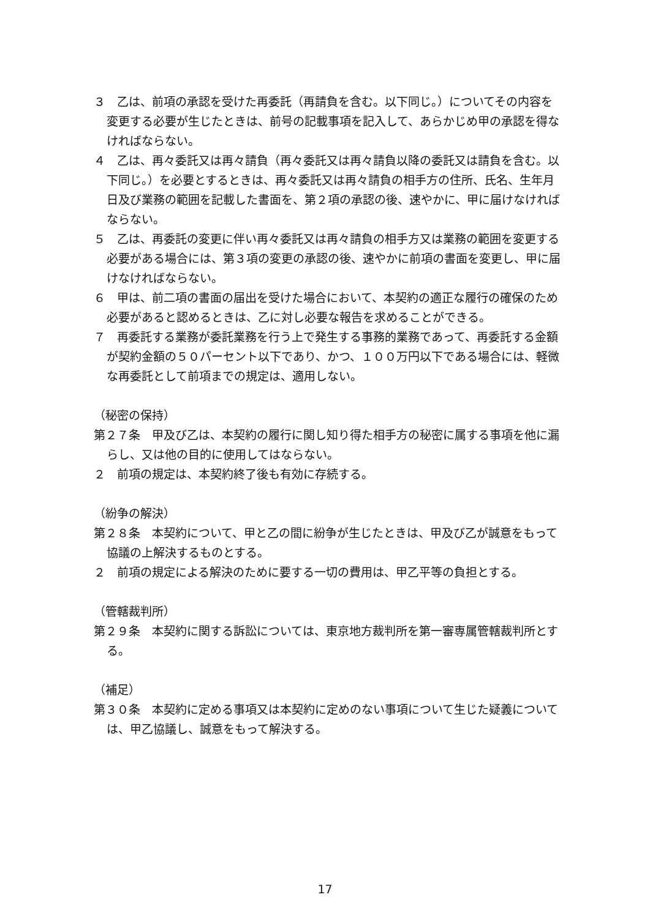３　乙は、前項の承認を受けた再委託（再請負を含む。以下同じ。）についてその内容を変更する必要が生じたときは、前号の記載事項を記入して、あらかじめ甲の承認を得なければならない。
４　乙は、再々委託又は再々請負（再々委託又は再々請負以降の委託又は請負を含む。以下同じ。）を必要とするときは、再々委託又は再々請負の相手方の住所、氏名、生年月日及び業務の範囲を記載した書面を、第２項の承認の後、速やかに、甲に届けなければならない。
５　乙は、再委託の変更に伴い再々委託又は再々請負の相手方又は業務の範囲を変更する必要がある場合には、第３項の変更の承認の後、速やかに前項の書面を変更し、甲に届けなければならない。
６　甲は、前二項の書面の届出を受けた場合において、本契約の適正な履行の確保のため必要があると認めるときは、乙に対し必要な報告を求めることができる。
７　再委託する業務が委託業務を行う上で発生する事務的業務であって、再委託する金額が契約金額の５０パーセント以下であり、かつ、１００万円以下である場合には、軽微な再委託として前項までの規定は、適用しない。
（秘密の保持）
第２７条　甲及び乙は、本契約の履行に関し知り得た相手方の秘密に属する事項を他に漏らし、又は他の目的に使用してはならない。
２　前項の規定は、本契約終了後も有効に存続する。
（紛争の解決）
第２８条　本契約について、甲と乙の間に紛争が生じたときは、甲及び乙が誠意をもって協議の上解決するものとする。
２　前項の規定による解決のために要する一切の費用は、甲乙平等の負担とする。
（管轄裁判所）
第２９条　本契約に関する訴訟については、東京地方裁判所を第一審専属管轄裁判所とする。
（補足）
第３０条　本契約に定める事項又は本契約に定めのない事項について生じた疑義については、甲乙協議し、誠意をもって解決する。
17